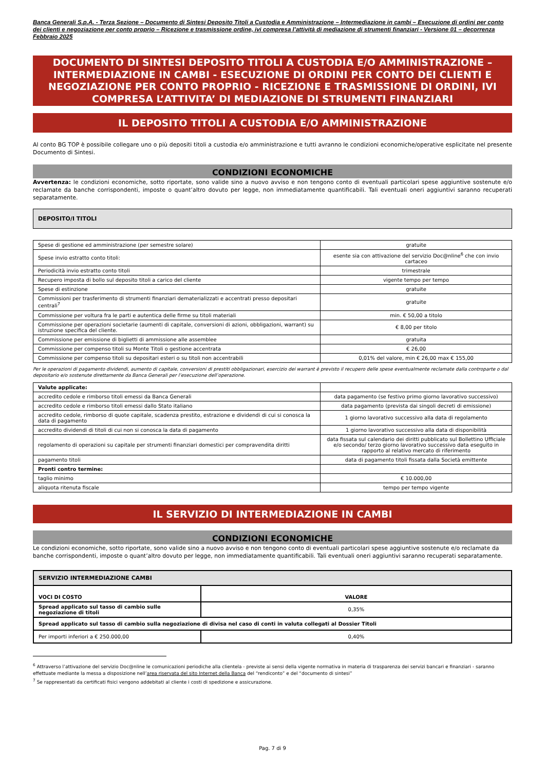Banca Generali S.p.A. - Terza Sezione – Documento di Sintesi Deposito Titoli a Custodia e Amministrazione – Intermediazione in cambi – Esecuzione di ordini per conto dei clienti e negoziazione per conto proprio – Ricezione e trasmissione ordine, ivi compresa l’attività di mediazione di strumenti finanziari - Versione 01 – decorrenza Febbraio 2025
DOCUMENTO DI SINTESI DEPOSITO TITOLI A CUSTODIA E/O AMMINISTRAZIONE – INTERMEDIAZIONE IN CAMBI - ESECUZIONE DI ORDINI PER CONTO DEI CLIENTI E NEGOZIAZIONE PER CONTO PROPRIO - RICEZIONE E TRASMISSIONE DI ORDINI, IVI COMPRESA L’ATTIVITA’ DI MEDIAZIONE DI STRUMENTI FINANZIARI
IL DEPOSITO TITOLI A CUSTODIA E/O AMMINISTRAZIONE
Al conto BG TOP è possibile collegare uno o più depositi titoli a custodia e/o amministrazione e tutti avranno le condizioni economiche/operative esplicitate nel presente Documento di Sintesi.
CONDIZIONI ECONOMICHE
Avvertenza: le condizioni economiche, sotto riportate, sono valide sino a nuovo avviso e non tengono conto di eventuali particolari spese aggiuntive sostenute e/o reclamate da banche corrispondenti, imposte o quant’altro dovuto per legge, non immediatamente quantificabili. Tali eventuali oneri aggiuntivi saranno recuperati separatamente.
DEPOSITO/I TITOLI
| Spese di gestione ed amministrazione (per semestre solare) | gratuite |
| Spese invio estratto conto titoli: | esente sia con attivazione del servizio Doc@nline<sup>6</sup> che con invio cartaceo |
| Periodicità invio estratto conto titoli | trimestrale |
| Recupero imposta di bollo sul deposito titoli a carico del cliente | vigente tempo per tempo |
| Spese di estinzione | gratuite |
| Commissioni per trasferimento di strumenti finanziari dematerializzati e accentrati presso depositari centrali<sup>7</sup> | gratuite |
| Commissione per voltura fra le parti e autentica delle firme su titoli materiali | min. € 50,00 a titolo |
| Commissione per operazioni societarie (aumenti di capitale, conversioni di azioni, obbligazioni, warrant) su istruzione specifica del cliente. | € 8,00 per titolo |
| Commissione per emissione di biglietti di ammissione alle assemblee | gratuita |
| Commissione per compenso titoli su Monte Titoli o gestione accentrata | € 26,00 |
| Commissione per compenso titoli su depositari esteri o su titoli non accentrabili | 0,01% del valore, min € 26,00 max € 155,00 |
Per le operazioni di pagamento dividendi, aumento di capitale, conversioni di prestiti obbligazionari, esercizio dei warrant è previsto il recupero delle spese eventualmente reclamate dalla controparte o dal depositario e/o sostenute direttamente da Banca Generali per l’esecuzione dell’operazione.
| Valute applicate: | |
| accredito cedole e rimborso titoli emessi da Banca Generali | data pagamento (se festivo primo giorno lavorativo successivo) |
| accredito cedole e rimborso titoli emessi dallo Stato italiano | data pagamento (prevista dai singoli decreti di emissione) |
| accredito cedole, rimborso di quote capitale, scadenza prestito, estrazione e dividendi di cui si conosca la data di pagamento | 1 giorno lavorativo successivo alla data di regolamento |
| accredito dividendi di titoli di cui non si conosca la data di pagamento | 1 giorno lavorativo successivo alla data di disponibilità |
| regolamento di operazioni su capitale per strumenti finanziari domestici per compravendita diritti | data fissata sul calendario dei diritti pubblicato sul Bollettino Ufficiale e/o secondo/ terzo giorno lavorativo successivo data eseguito in rapporto al relativo mercato di riferimento |
| pagamento titoli | data di pagamento titoli fissata dalla Società emittente |
| Pronti contro termine: | |
| taglio minimo | € 10.000,00 |
| aliquota ritenuta fiscale | tempo per tempo vigente |
IL SERVIZIO DI INTERMEDIAZIONE IN CAMBI
CONDIZIONI ECONOMICHE
Le condizioni economiche, sotto riportate, sono valide sino a nuovo avviso e non tengono conto di eventuali particolari spese aggiuntive sostenute e/o reclamate da banche corrispondenti, imposte o quant’altro dovuto per legge, non immediatamente quantificabili. Tali eventuali oneri aggiuntivi saranno recuperati separatamente.
| SERVIZIO INTERMEDIAZIONE CAMBI | |
| VOCI DI COSTO | VALORE |
| Spread applicato sul tasso di cambio sulle negoziazione di titoli | 0,35% |
| Spread applicato sul tasso di cambio sulla negoziazione di divisa nel caso di conti in valuta collegati al Dossier Titoli | |
| Per importi inferiori a € 250.000,00 | 0,40% |
<sup>6</sup> Attraverso l’attivazione del servizio Doc@nline le comunicazioni periodiche alla clientela - previste ai sensi della vigente normativa in materia di trasparenza dei servizi bancari e finanziari - saranno effettuate mediante la messa a disposizione nell’area riservata del sito Internet della Banca del “rendiconto” e del “documento di sintesi”
<sup>7</sup> Se rappresentati da certificati fisici vengono addebitati al cliente i costi di spedizione e assicurazione.
Pag. 7 di 9